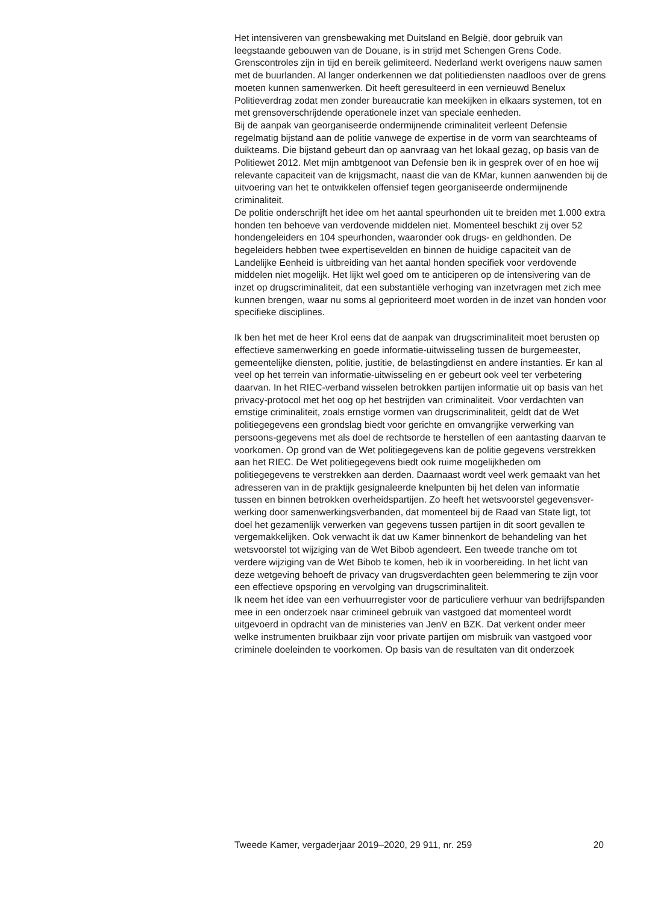Het intensiveren van grensbewaking met Duitsland en België, door gebruik van leegstaande gebouwen van de Douane, is in strijd met Schengen Grens Code. Grenscontroles zijn in tijd en bereik gelimiteerd. Nederland werkt overigens nauw samen met de buurlanden. Al langer onderkennen we dat politiediensten naadloos over de grens moeten kunnen samenwerken. Dit heeft geresulteerd in een vernieuwd Benelux Politieverdrag zodat men zonder bureaucratie kan meekijken in elkaars systemen, tot en met grensoverschrijdende operationele inzet van speciale eenheden.
Bij de aanpak van georganiseerde ondermijnende criminaliteit verleent Defensie regelmatig bijstand aan de politie vanwege de expertise in de vorm van searchteams of duikteams. Die bijstand gebeurt dan op aanvraag van het lokaal gezag, op basis van de Politiewet 2012. Met mijn ambtgenoot van Defensie ben ik in gesprek over of en hoe wij relevante capaciteit van de krijgsmacht, naast die van de KMar, kunnen aanwenden bij de uitvoering van het te ontwikkelen offensief tegen georganiseerde ondermijnende criminaliteit.
De politie onderschrijft het idee om het aantal speurhonden uit te breiden met 1.000 extra honden ten behoeve van verdovende middelen niet. Momenteel beschikt zij over 52 hondengeleiders en 104 speurhonden, waaronder ook drugs- en geldhonden. De begeleiders hebben twee expertisevelden en binnen de huidige capaciteit van de Landelijke Eenheid is uitbreiding van het aantal honden specifiek voor verdovende middelen niet mogelijk. Het lijkt wel goed om te anticiperen op de intensivering van de inzet op drugscriminaliteit, dat een substantiële verhoging van inzetvragen met zich mee kunnen brengen, waar nu soms al geprioriteerd moet worden in de inzet van honden voor specifieke disciplines.
Ik ben het met de heer Krol eens dat de aanpak van drugscriminaliteit moet berusten op effectieve samenwerking en goede informatie-uitwisseling tussen de burgemeester, gemeentelijke diensten, politie, justitie, de belastingdienst en andere instanties. Er kan al veel op het terrein van informatie-uitwisseling en er gebeurt ook veel ter verbetering daarvan. In het RIEC-verband wisselen betrokken partijen informatie uit op basis van het privacy-protocol met het oog op het bestrijden van criminaliteit. Voor verdachten van ernstige criminaliteit, zoals ernstige vormen van drugscriminaliteit, geldt dat de Wet politiegegevens een grondslag biedt voor gerichte en omvangrijke verwerking van persoons-gegevens met als doel de rechtsorde te herstellen of een aantasting daarvan te voorkomen. Op grond van de Wet politiegegevens kan de politie gegevens verstrekken aan het RIEC. De Wet politiegegevens biedt ook ruime mogelijkheden om politiegegevens te verstrekken aan derden. Daarnaast wordt veel werk gemaakt van het adresseren van in de praktijk gesignaleerde knelpunten bij het delen van informatie tussen en binnen betrokken overheidspartijen. Zo heeft het wetsvoorstel gegevensver-werking door samenwerkingsverbanden, dat momenteel bij de Raad van State ligt, tot doel het gezamenlijk verwerken van gegevens tussen partijen in dit soort gevallen te vergemakkelijken. Ook verwacht ik dat uw Kamer binnenkort de behandeling van het wetsvoorstel tot wijziging van de Wet Bibob agendeert. Een tweede tranche om tot verdere wijziging van de Wet Bibob te komen, heb ik in voorbereiding. In het licht van deze wetgeving behoeft de privacy van drugsverdachten geen belemmering te zijn voor een effectieve opsporing en vervolging van drugscriminaliteit.
Ik neem het idee van een verhuurregister voor de particuliere verhuur van bedrijfspanden mee in een onderzoek naar crimineel gebruik van vastgoed dat momenteel wordt uitgevoerd in opdracht van de ministeries van JenV en BZK. Dat verkent onder meer welke instrumenten bruikbaar zijn voor private partijen om misbruik van vastgoed voor criminele doeleinden te voorkomen. Op basis van de resultaten van dit onderzoek
Tweede Kamer, vergaderjaar 2019–2020, 29 911, nr. 259 20